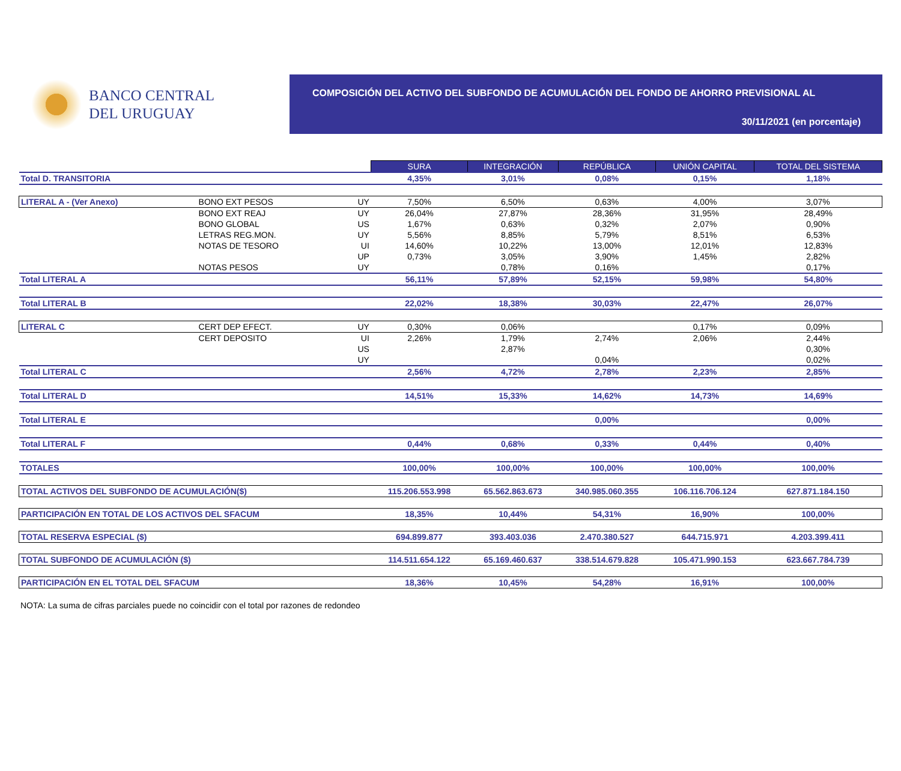BANCO CENTRAL
DEL URUGUAY
COMPOSICIÓN DEL ACTIVO DEL SUBFONDO DE ACUMULACIÓN DEL FONDO DE AHORRO PREVISIONAL AL
30/11/2021 (en porcentaje)
| | | | SURA | INTEGRACIÓN | REPÚBLICA | UNIÓN CAPITAL | TOTAL DEL SISTEMA |
| Total D. TRANSITORIA | | | 4,35% | 3,01% | 0,08% | 0,15% | 1,18% |
| LITERAL A - (Ver Anexo) | BONO EXT PESOS | UY | 7,50% | 6,50% | 0,63% | 4,00% | 3,07% |
| | BONO EXT REAJ | UY | 26,04% | 27,87% | 28,36% | 31,95% | 28,49% |
| | BONO GLOBAL | US | 1,67% | 0,63% | 0,32% | 2,07% | 0,90% |
| | LETRAS REG.MON. | UY | 5,56% | 8,85% | 5,79% | 8,51% | 6,53% |
| | NOTAS DE TESORO | UI | 14,60% | 10,22% | 13,00% | 12,01% | 12,83% |
| | | UP | 0,73% | 3,05% | 3,90% | 1,45% | 2,82% |
| | NOTAS PESOS | UY | | 0,78% | 0,16% | | 0,17% |
| Total LITERAL A | | | 56,11% | 57,89% | 52,15% | 59,98% | 54,80% |
| Total LITERAL B | | | 22,02% | 18,38% | 30,03% | 22,47% | 26,07% |
| LITERAL C | CERT DEP EFECT. | UY | 0,30% | 0,06% | | 0,17% | 0,09% |
| | CERT DEPOSITO | UI | 2,26% | 1,79% | 2,74% | 2,06% | 2,44% |
| | | US | | 2,87% | | | 0,30% |
| | | UY | | | 0,04% | | 0,02% |
| Total LITERAL C | | | 2,56% | 4,72% | 2,78% | 2,23% | 2,85% |
| Total LITERAL D | | | 14,51% | 15,33% | 14,62% | 14,73% | 14,69% |
| Total LITERAL E | | | | | 0,00% | | 0,00% |
| Total LITERAL F | | | 0,44% | 0,68% | 0,33% | 0,44% | 0,40% |
| TOTALES | | | 100,00% | 100,00% | 100,00% | 100,00% | 100,00% |
| TOTAL ACTIVOS DEL SUBFONDO DE ACUMULACIÓN($) | | | 115.206.553.998 | 65.562.863.673 | 340.985.060.355 | 106.116.706.124 | 627.871.184.150 |
| PARTICIPACIÓN EN TOTAL DE LOS ACTIVOS DEL SFACUM | | | 18,35% | 10,44% | 54,31% | 16,90% | 100,00% |
| TOTAL RESERVA ESPECIAL ($) | | | 694.899.877 | 393.403.036 | 2.470.380.527 | 644.715.971 | 4.203.399.411 |
| TOTAL SUBFONDO DE ACUMULACIÓN ($) | | | 114.511.654.122 | 65.169.460.637 | 338.514.679.828 | 105.471.990.153 | 623.667.784.739 |
| PARTICIPACIÓN EN EL TOTAL DEL SFACUM | | | 18,36% | 10,45% | 54,28% | 16,91% | 100,00% |
NOTA: La suma de cifras parciales puede no coincidir con el total por razones de redondeo